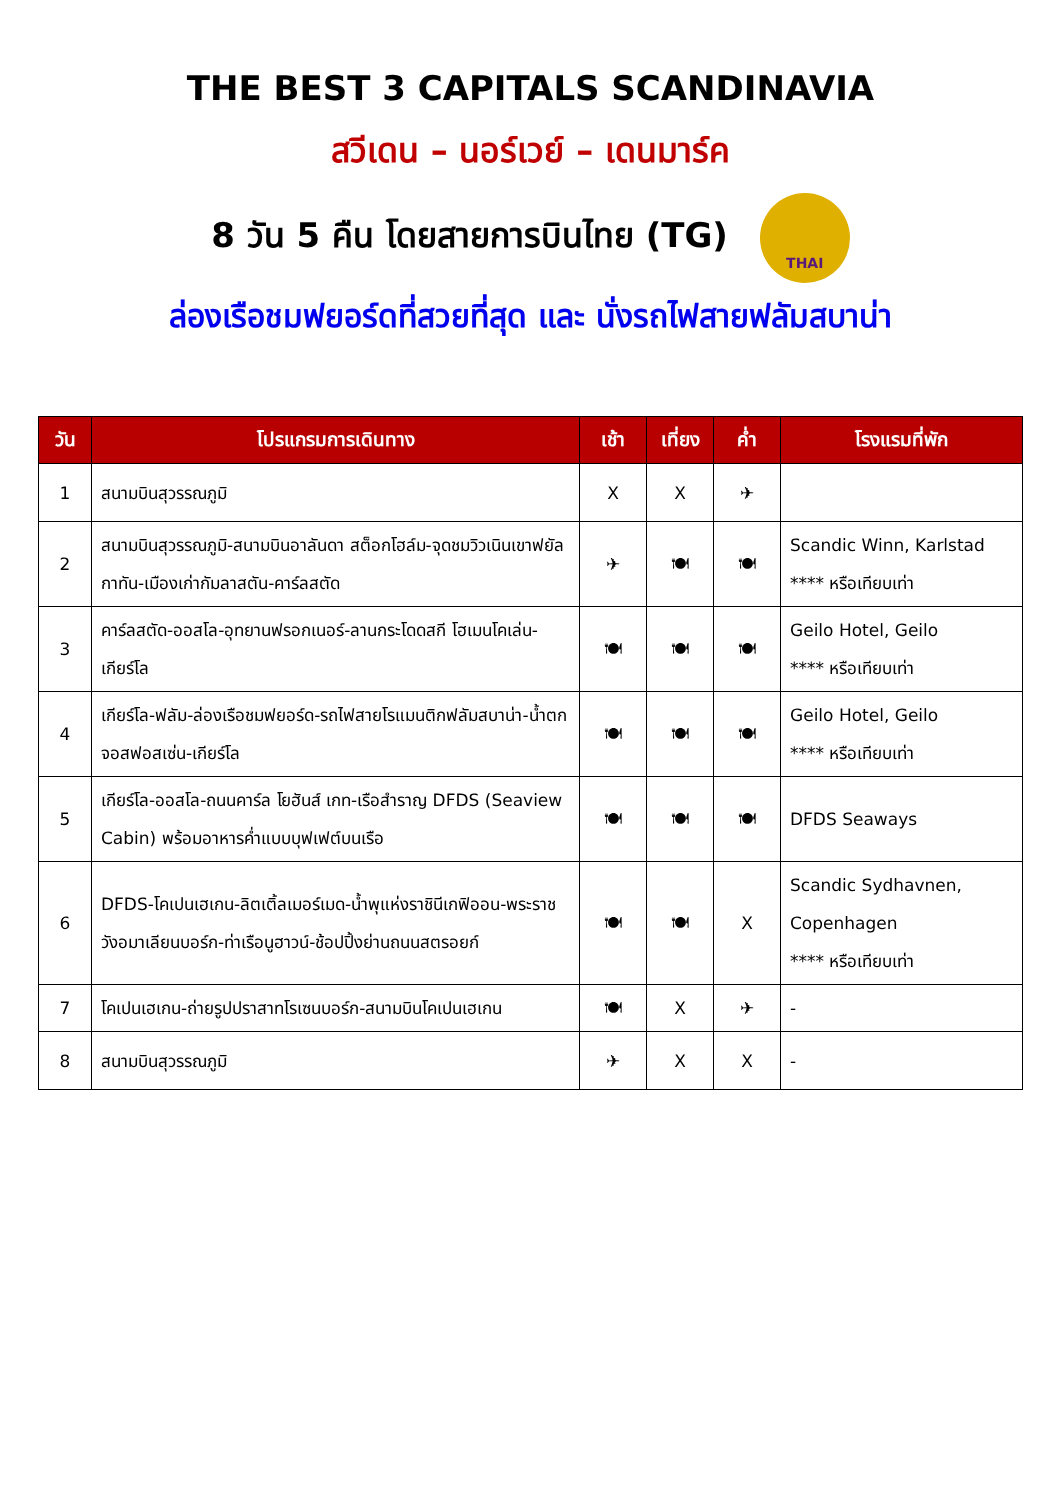THE BEST 3 CAPITALS SCANDINAVIA
สวีเดน – นอร์เวย์ – เดนมาร์ค
8 วัน 5 คืน โดยสายการบินไทย (TG) THAI
ล่องเรือชมฟยอร์ดที่สวยที่สุด และ นั่งรถไฟสายฟลัมสบาน่า
| วัน | โปรแกรมการเดินทาง | เช้า | เที่ยง | ค่ำ | โรงแรมที่พัก |
| --- | --- | --- | --- | --- | --- |
| 1 | สนามบินสุวรรณภูมิ | X | X | ✈ | |
| 2 | สนามบินสุวรรณภูมิ-สนามบินอาลันดา สต็อกโฮล์ม-จุดชมวิวเนินเขาฟยัลกาทัน-เมืองเก่ากัมลาสตัน-คาร์ลสตัด | ✈ | 🍽 | 🍽 | Scandic Winn, Karlstad **** หรือเทียบเท่า |
| 3 | คาร์ลสตัด-ออสโล-อุทยานฟรอกเนอร์-ลานกระโดดสกี โฮเมนโคเล่น-เกียร์โล | 🍽 | 🍽 | 🍽 | Geilo Hotel, Geilo **** หรือเทียบเท่า |
| 4 | เกียร์โล-ฟลัม-ล่องเรือชมฟยอร์ด-รถไฟสายโรแมนติกฟลัมสบาน่า-น้ำตกจอสฟอสเซ่น-เกียร์โล | 🍽 | 🍽 | 🍽 | Geilo Hotel, Geilo **** หรือเทียบเท่า |
| 5 | เกียร์โล-ออสโล-ถนนคาร์ล โยฮันส์ เกท-เรือสำราญ DFDS (Seaview Cabin) พร้อมอาหารค่ำแบบบุฟเฟต์บนเรือ | 🍽 | 🍽 | 🍽 | DFDS Seaways |
| 6 | DFDS-โคเปนเฮเกน-ลิตเติ้ลเมอร์เมด-น้ำพุแห่งราชินีเกฟิออน-พระราชวังอมาเลียนบอร์ก-ท่าเรือนูฮาวน์-ช้อปปิ้งย่านถนนสตรอยก์ | 🍽 | 🍽 | X | Scandic Sydhavnen, Copenhagen **** หรือเทียบเท่า |
| 7 | โคเปนเฮเกน-ถ่ายรูปปราสาทโรเซนบอร์ก-สนามบินโคเปนเฮเกน | 🍽 | X | ✈ | - |
| 8 | สนามบินสุวรรณภูมิ | ✈ | X | X | - |